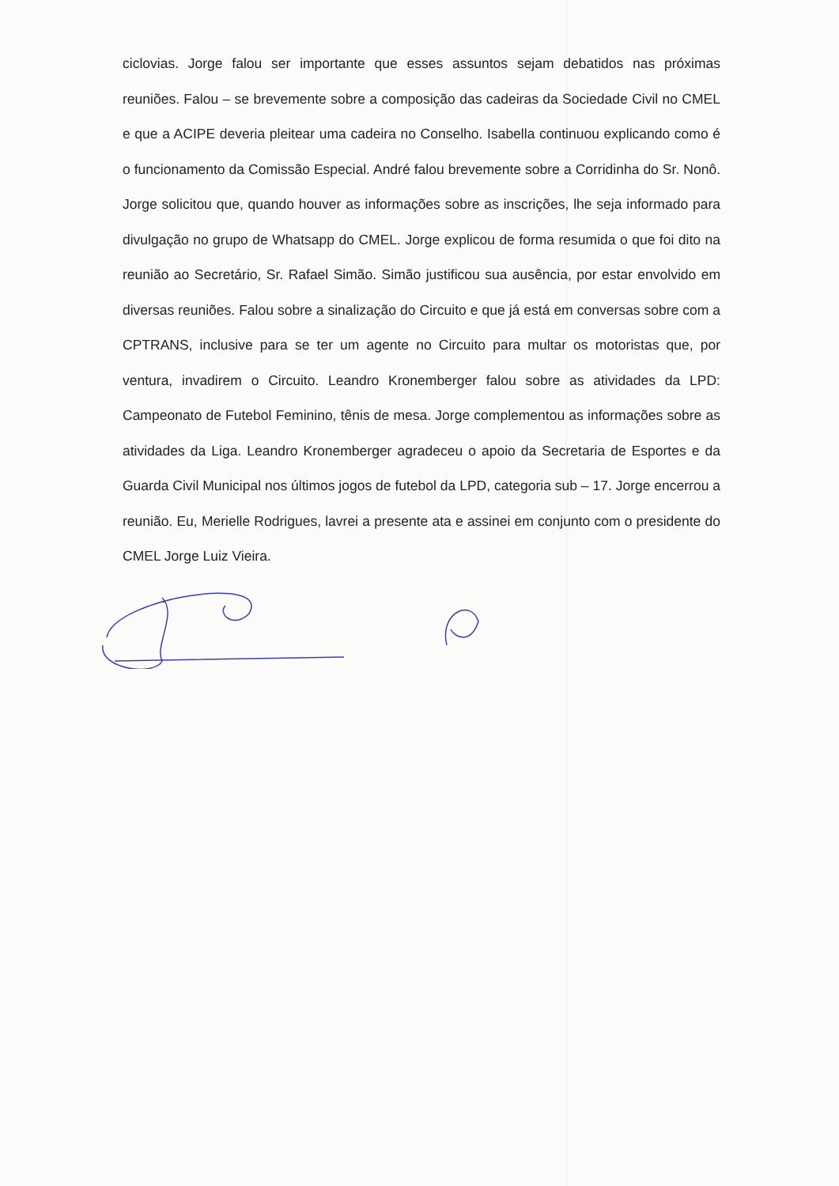ciclovias. Jorge falou ser importante que esses assuntos sejam debatidos nas próximas reuniões. Falou – se brevemente sobre a composição das cadeiras da Sociedade Civil no CMEL e que a ACIPE deveria pleitear uma cadeira no Conselho. Isabella continuou explicando como é o funcionamento da Comissão Especial. André falou brevemente sobre a Corridinha do Sr. Nonô. Jorge solicitou que, quando houver as informações sobre as inscrições, lhe seja informado para divulgação no grupo de Whatsapp do CMEL. Jorge explicou de forma resumida o que foi dito na reunião ao Secretário, Sr. Rafael Simão. Simão justificou sua ausência, por estar envolvido em diversas reuniões. Falou sobre a sinalização do Circuito e que já está em conversas sobre com a CPTRANS, inclusive para se ter um agente no Circuito para multar os motoristas que, por ventura, invadirem o Circuito. Leandro Kronemberger falou sobre as atividades da LPD: Campeonato de Futebol Feminino, tênis de mesa. Jorge complementou as informações sobre as atividades da Liga. Leandro Kronemberger agradeceu o apoio da Secretaria de Esportes e da Guarda Civil Municipal nos últimos jogos de futebol da LPD, categoria sub – 17. Jorge encerrou a reunião. Eu, Merielle Rodrigues, lavrei a presente ata e assinei em conjunto com o presidente do CMEL Jorge Luiz Vieira.